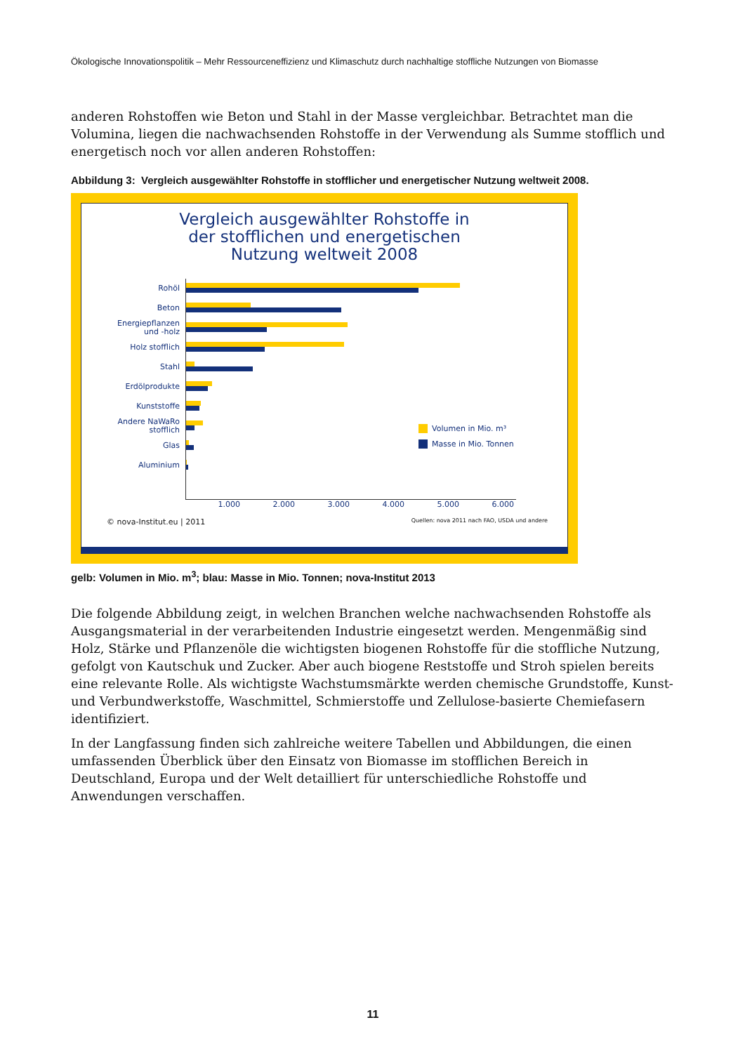Ökologische Innovationspolitik – Mehr Ressourceneffizienz und Klimaschutz durch nachhaltige stoffliche Nutzungen von Biomasse
anderen Rohstoffen wie Beton und Stahl in der Masse vergleichbar. Betrachtet man die Volumina, liegen die nachwachsenden Rohstoffe in der Verwendung als Summe stofflich und energetisch noch vor allen anderen Rohstoffen:
Abbildung 3: Vergleich ausgewählter Rohstoffe in stofflicher und energetischer Nutzung weltweit 2008.
Vergleich ausgewählter Rohstoffe in
der stofflichen und energetischen
Nutzung weltweit 2008
Rohöl
Beton
Energiepflanzen
und -holz
Holz stofflich
Stahl
Erdölprodukte
Kunststoffe
Andere NaWaRo
stofflich
Glas
Aluminium
1.000 2.000 3.000 4.000 5.000 6.000
Volumen in Mio. m³
Masse in Mio. Tonnen
© nova-Institut.eu | 2011 Quellen: nova 2011 nach FAO, USDA und andere
gelb: Volumen in Mio. m<sup>3</sup>; blau: Masse in Mio. Tonnen; nova-Institut 2013
Die folgende Abbildung zeigt, in welchen Branchen welche nachwachsenden Rohstoffe als Ausgangsmaterial in der verarbeitenden Industrie eingesetzt werden. Mengenmäßig sind Holz, Stärke und Pflanzenöle die wichtigsten biogenen Rohstoffe für die stoffliche Nutzung, gefolgt von Kautschuk und Zucker. Aber auch biogene Reststoffe und Stroh spielen bereits eine relevante Rolle. Als wichtigste Wachstumsmärkte werden chemische Grundstoffe, Kunst- und Verbundwerkstoffe, Waschmittel, Schmierstoffe und Zellulose-basierte Chemiefasern identifiziert.
In der Langfassung finden sich zahlreiche weitere Tabellen und Abbildungen, die einen umfassenden Überblick über den Einsatz von Biomasse im stofflichen Bereich in Deutschland, Europa und der Welt detailliert für unterschiedliche Rohstoffe und Anwendungen verschaffen.
11